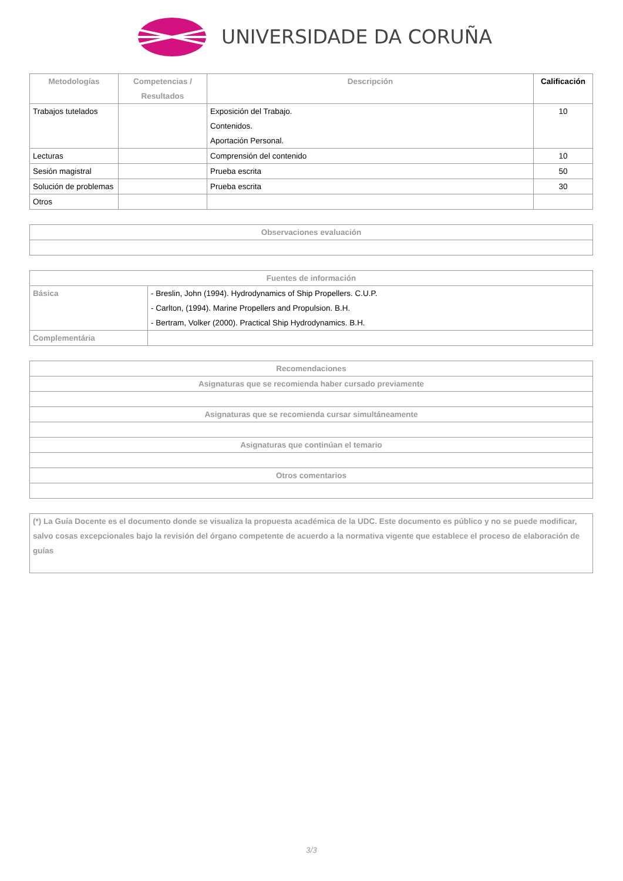UNIVERSIDADE DA CORUÑA
| Metodologías | Competencias / Resultados | Descripción | Calificación |
| --- | --- | --- | --- |
| Trabajos tutelados | | Exposición del Trabajo. Contenidos. Aportación Personal. | 10 |
| Lecturas | | Comprensión del contenido | 10 |
| Sesión magistral | | Prueba escrita | 50 |
| Solución de problemas | | Prueba escrita | 30 |
| Otros | | | |
| Observaciones evaluación |
| --- |
| Fuentes de información | |
| --- | --- |
| Básica | - Breslin, John (1994). Hydrodynamics of Ship Propellers. C.U.P. - Carlton, (1994). Marine Propellers and Propulsion. B.H. - Bertram, Volker (2000). Practical Ship Hydrodynamics. B.H. |
| Complementária | |
| Recomendaciones |
| --- |
| Asignaturas que se recomienda haber cursado previamente |
| Asignaturas que se recomienda cursar simultáneamente |
| Asignaturas que continúan el temario |
| Otros comentarios |
| (*) La Guía Docente es el documento donde se visualiza la propuesta académica de la UDC. Este documento es público y no se puede modificar, salvo cosas excepcionales bajo la revisión del órgano competente de acuerdo a la normativa vigente que establece el proceso de elaboración de guías |
3/3